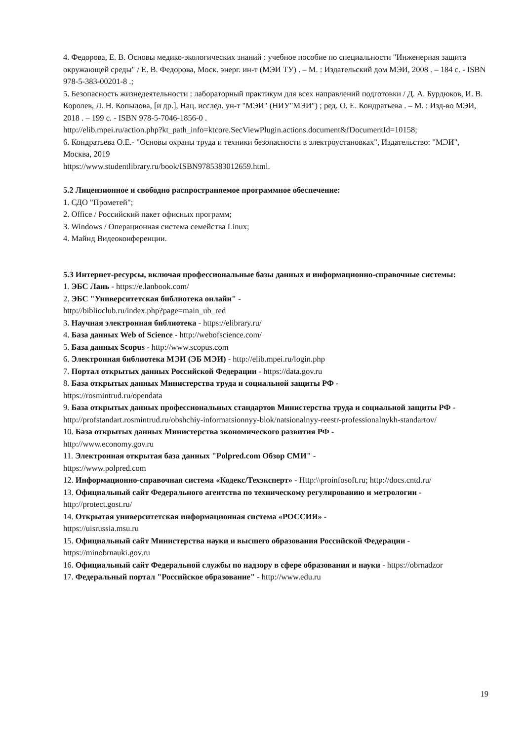4. Федорова, Е. В. Основы медико-экологических знаний : учебное пособие по специальности "Инженерная защита окружающей среды" / Е. В. Федорова, Моск. энерг. ин-т (МЭИ ТУ) . – М. : Издательский дом МЭИ, 2008 . – 184 с. - ISBN 978-5-383-00201-8 .;
5. Безопасность жизнедеятельности : лабораторный практикум для всех направлений подготовки / Д. А. Бурдюков, И. В. Королев, Л. Н. Копылова, [и др.], Нац. исслед. ун-т "МЭИ" (НИУ"МЭИ") ; ред. О. Е. Кондратьева . – М. : Изд-во МЭИ, 2018 . – 199 с. - ISBN 978-5-7046-1856-0 .
http://elib.mpei.ru/action.php?kt_path_info=ktcore.SecViewPlugin.actions.document&fDocumentId=10158;
6. Кондратьева О.Е.- "Основы охраны труда и техники безопасности в электроустановках", Издательство: "МЭИ", Москва, 2019
https://www.studentlibrary.ru/book/ISBN9785383012659.html.
5.2 Лицензионное и свободно распространяемое программное обеспечение:
1. СДО "Прометей";
2. Office / Российский пакет офисных программ;
3. Windows / Операционная система семейства Linux;
4. Майнд Видеоконференции.
5.3 Интернет-ресурсы, включая профессиональные базы данных и информационно-справочные системы:
1. ЭБС Лань - https://e.lanbook.com/
2. ЭБС "Университетская библиотека онлайн" -
http://biblioclub.ru/index.php?page=main_ub_red
3. Научная электронная библиотека - https://elibrary.ru/
4. База данных Web of Science - http://webofscience.com/
5. База данных Scopus - http://www.scopus.com
6. Электронная библиотека МЭИ (ЭБ МЭИ) - http://elib.mpei.ru/login.php
7. Портал открытых данных Российской Федерации - https://data.gov.ru
8. База открытых данных Министерства труда и социальной защиты РФ -
https://rosmintrud.ru/opendata
9. База открытых данных профессиональных стандартов Министерства труда и социальной защиты РФ - http://profstandart.rosmintrud.ru/obshchiy-informatsionnyy-blok/natsionalnyy-reestr-professionalnykh-standartov/
10. База открытых данных Министерства экономического развития РФ -
http://www.economy.gov.ru
11. Электронная открытая база данных "Polpred.com Обзор СМИ" -
https://www.polpred.com
12. Информационно-справочная система «Кодекс/Техэксперт» - Http:\\proinfosoft.ru; http://docs.cntd.ru/
13. Официальный сайт Федерального агентства по техническому регулированию и метрологии - http://protect.gost.ru/
14. Открытая университетская информационная система «РОССИЯ» -
https://uisrussia.msu.ru
15. Официальный сайт Министерства науки и высшего образования Российской Федерации - https://minobrnauki.gov.ru
16. Официальный сайт Федеральной службы по надзору в сфере образования и науки - https://obrnadzor
17. Федеральный портал "Российское образование" - http://www.edu.ru
19